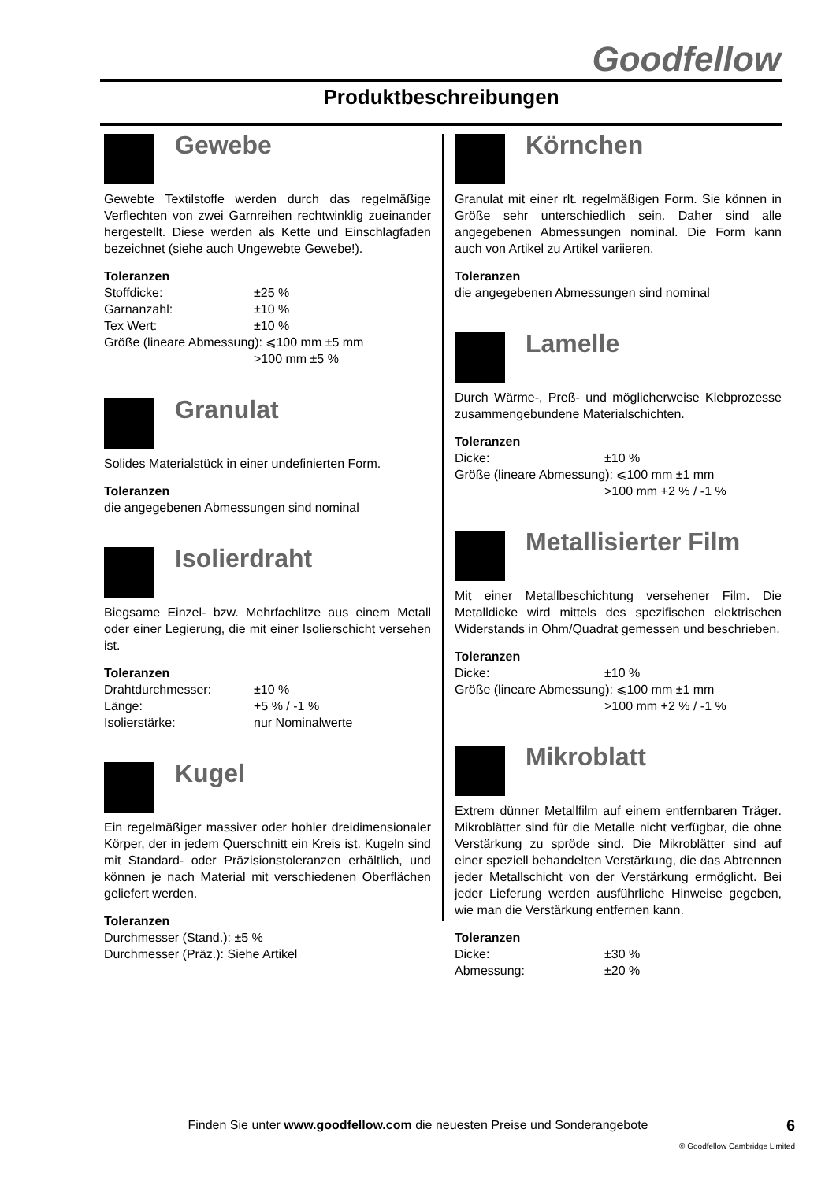Goodfellow
Produktbeschreibungen
Gewebe
Gewebte Textilstoffe werden durch das regelmäßige Verflechten von zwei Garnreihen rechtwinklig zueinander hergestellt. Diese werden als Kette und Einschlagfaden bezeichnet (siehe auch Ungewebte Gewebe!).
Toleranzen
Stoffdicke: ±25 %
Garnanzahl: ±10 %
Tex Wert: ±10 %
Größe (lineare Abmessung): ⩽100 mm ±5 mm
>100 mm ±5 %
Granulat
Solides Materialstück in einer undefinierten Form.
Toleranzen
die angegebenen Abmessungen sind nominal
Isolierdraht
Biegsame Einzel- bzw. Mehrfachlitze aus einem Metall oder einer Legierung, die mit einer Isolierschicht versehen ist.
Toleranzen
Drahtdurchmesser: ±10 %
Länge: +5 % / -1 %
Isolierstärke: nur Nominalwerte
Kugel
Ein regelmäßiger massiver oder hohler dreidimensionaler Körper, der in jedem Querschnitt ein Kreis ist. Kugeln sind mit Standard- oder Präzisionstoleranzen erhältlich, und können je nach Material mit verschiedenen Oberflächen geliefert werden.
Toleranzen
Durchmesser (Stand.): ±5 %
Durchmesser (Präz.): Siehe Artikel
Körnchen
Granulat mit einer rlt. regelmäßigen Form. Sie können in Größe sehr unterschiedlich sein. Daher sind alle angegebenen Abmessungen nominal. Die Form kann auch von Artikel zu Artikel variieren.
Toleranzen
die angegebenen Abmessungen sind nominal
Lamelle
Durch Wärme-, Preß- und möglicherweise Klebprozesse zusammengebundene Materialschichten.
Toleranzen
Dicke: ±10 %
Größe (lineare Abmessung): ⩽100 mm ±1 mm
>100 mm +2 % / -1 %
Metallisierter Film
Mit einer Metallbeschichtung versehener Film. Die Metalldicke wird mittels des spezifischen elektrischen Widerstands in Ohm/Quadrat gemessen und beschrieben.
Toleranzen
Dicke: ±10 %
Größe (lineare Abmessung): ⩽100 mm ±1 mm
>100 mm +2 % / -1 %
Mikroblatt
Extrem dünner Metallfilm auf einem entfernbaren Träger. Mikroblätter sind für die Metalle nicht verfügbar, die ohne Verstärkung zu spröde sind. Die Mikroblätter sind auf einer speziell behandelten Verstärkung, die das Abtrennen jeder Metallschicht von der Verstärkung ermöglicht. Bei jeder Lieferung werden ausführliche Hinweise gegeben, wie man die Verstärkung entfernen kann.
Toleranzen
Dicke: ±30 %
Abmessung: ±20 %
Finden Sie unter www.goodfellow.com die neuesten Preise und Sonderangebote 6
© Goodfellow Cambridge Limited